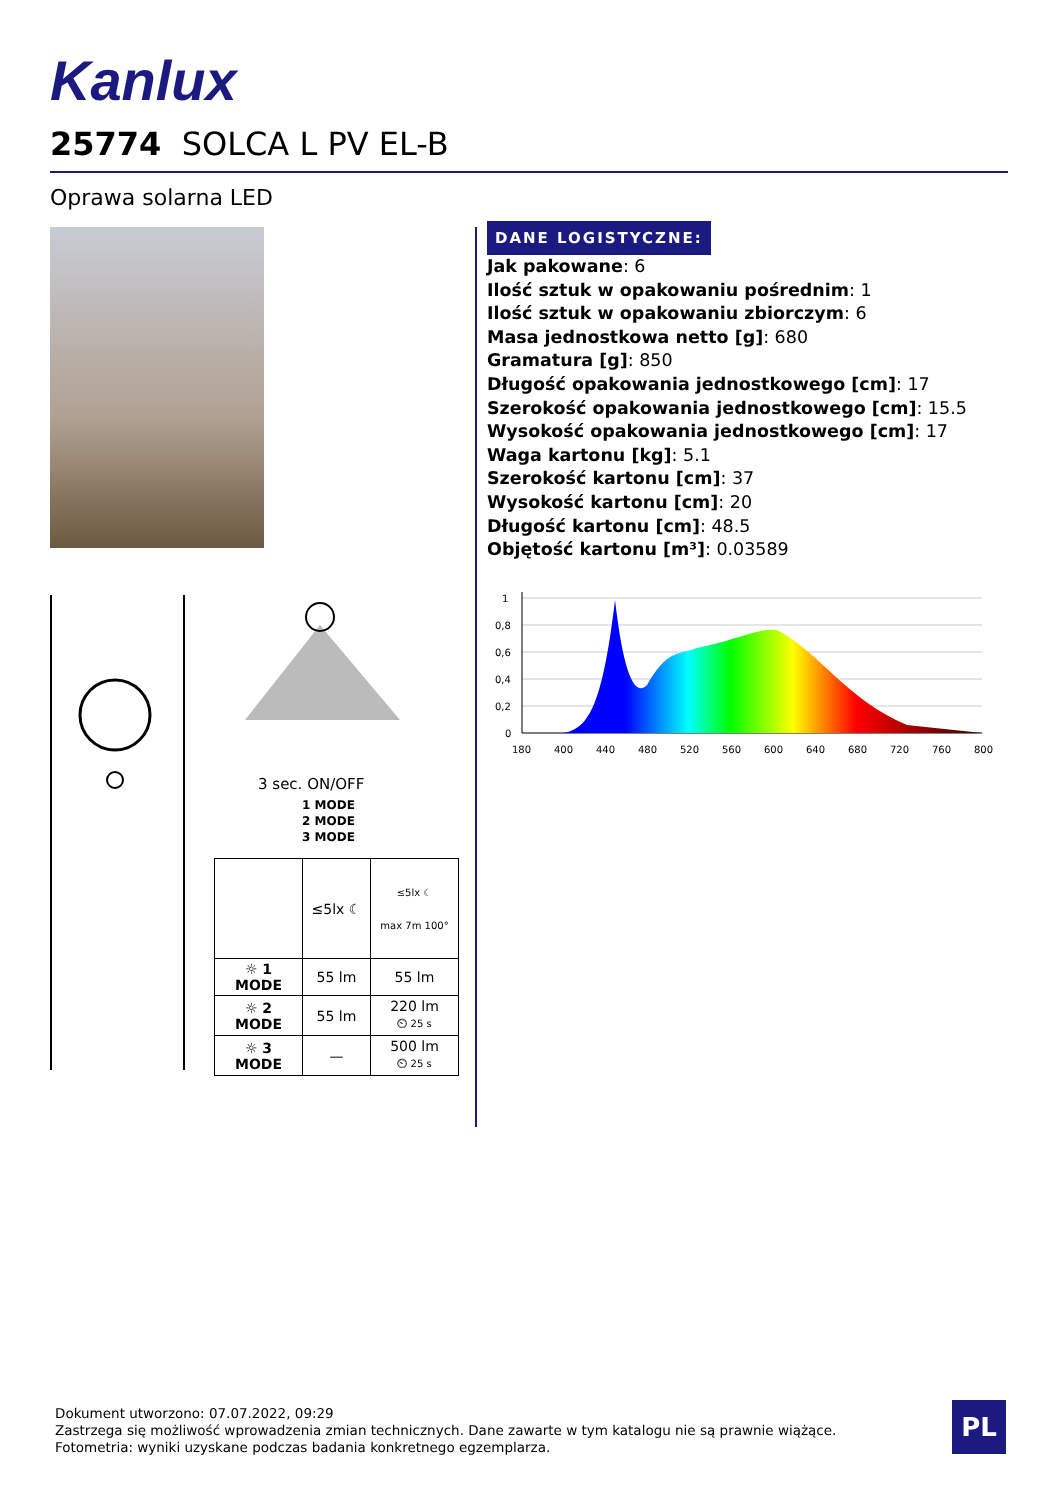Kanlux
25774 SOLCA L PV EL-B
Oprawa solarna LED
DANE LOGISTYCZNE:
Jak pakowane: 6
Ilość sztuk w opakowaniu pośrednim: 1
Ilość sztuk w opakowaniu zbiorczym: 6
Masa jednostkowa netto [g]: 680
Gramatura [g]: 850
Długość opakowania jednostkowego [cm]: 17
Szerokość opakowania jednostkowego [cm]: 15.5
Wysokość opakowania jednostkowego [cm]: 17
Waga kartonu [kg]: 5.1
Szerokość kartonu [cm]: 37
Wysokość kartonu [cm]: 20
Długość kartonu [cm]: 48.5
Objętość kartonu [m³]: 0.03589
3 sec. ON/OFF
1 MODE
2 MODE
3 MODE
| | ≤5lx ☾ | ≤5lx ☾ max 7m 100° |
| ☼ 1 MODE | 55 lm | 55 lm |
| ☼ 2 MODE | 55 lm | 220 lm ⏲ 25 s |
| ☼ 3 MODE | — | 500 lm ⏲ 25 s |
1
0,8
0,6
0,4
0,2
0
180
400
440
480
520
560
600
640
680
720
760
800
Dokument utworzono: 07.07.2022, 09:29
Zastrzega się możliwość wprowadzenia zmian technicznych. Dane zawarte w tym katalogu nie są prawnie wiążące.
Fotometria: wyniki uzyskane podczas badania konkretnego egzemplarza.
PL